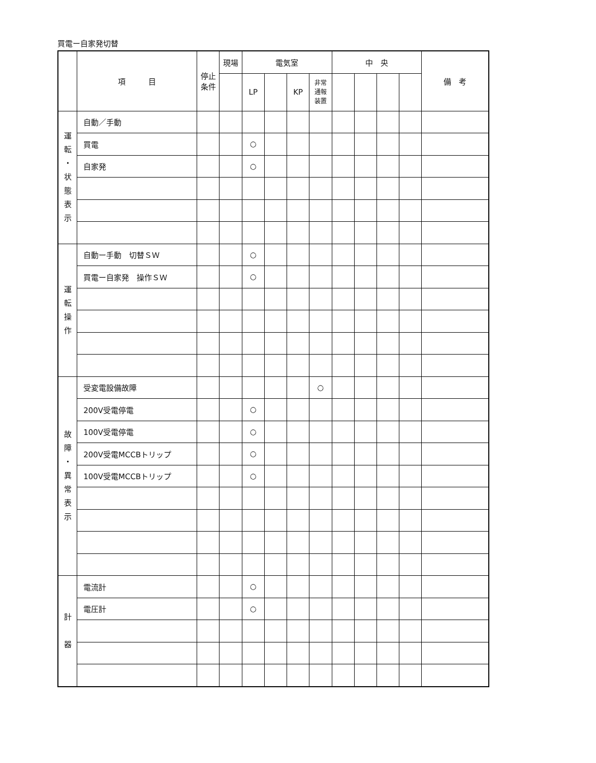買電ー自家発切替
| | 項 目 | 停止 条件 | 現場 | 電気室 | | | | 中 央 | | | | 備 考 |
| --- | --- | --- | --- | --- | --- | --- | --- | --- | --- | --- | --- | --- |
| | | | | LP | | KP | 非常 通報 装置 | | | | | |
| 運 転 ・ 状 態 表 示 | 自動／手動 | | | | | | | | | | | |
| | 買電 | | | ○ | | | | | | | | |
| | 自家発 | | | ○ | | | | | | | | |
| 運 転 操 作 | 自動ー手動 切替ＳＷ | | | ○ | | | | | | | | |
| | 買電ー自家発 操作ＳＷ | | | ○ | | | | | | | | |
| 故 障 ・ 異 常 表 示 | 受変電設備故障 | | | | | | ○ | | | | | |
| | 200V受電停電 | | | ○ | | | | | | | | |
| | 100V受電停電 | | | ○ | | | | | | | | |
| | 200V受電MCCBトリップ | | | ○ | | | | | | | | |
| | 100V受電MCCBトリップ | | | ○ | | | | | | | | |
| 計 器 | 電流計 | | | ○ | | | | | | | | |
| | 電圧計 | | | ○ | | | | | | | | |